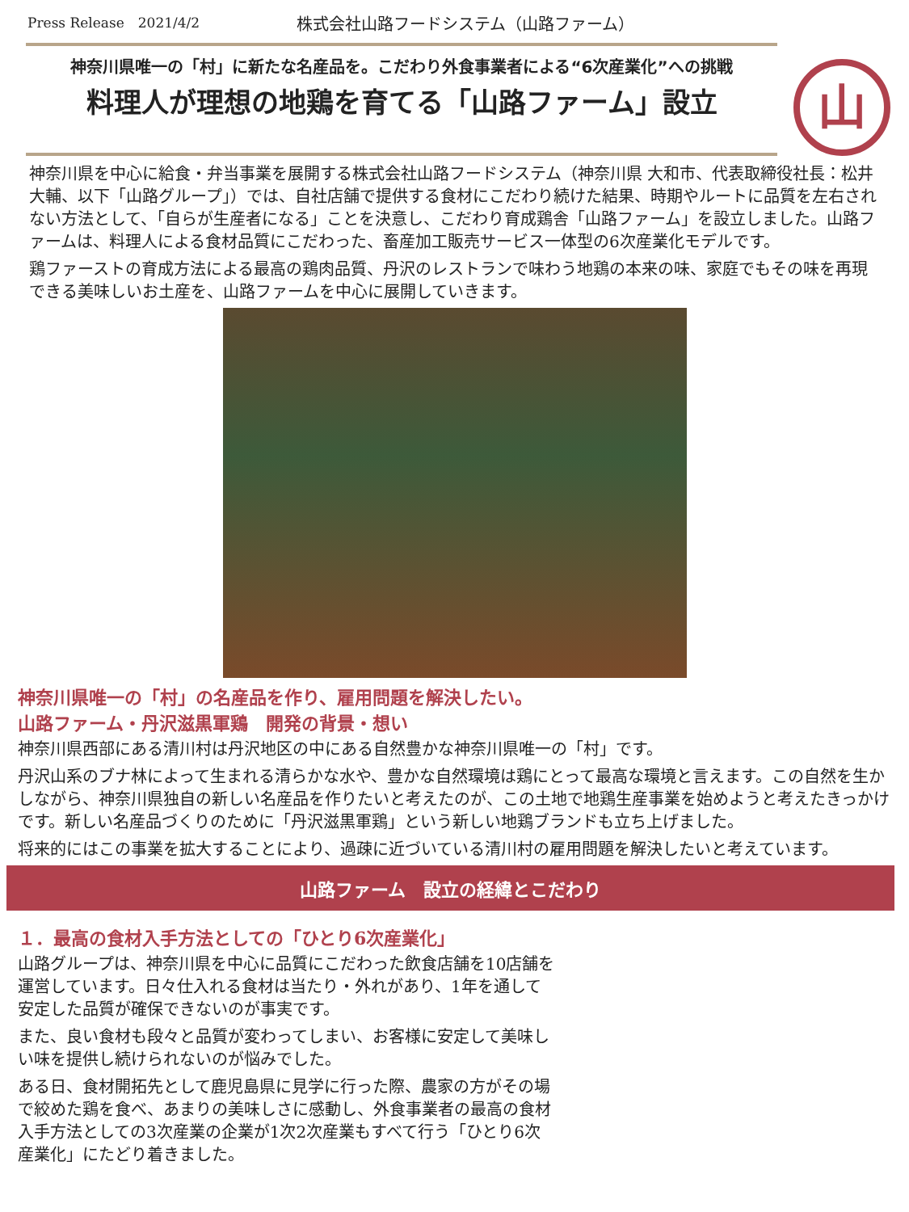Press Release　2021/4/2 株式会社山路フードシステム（山路ファーム）
神奈川県唯一の「村」に新たな名産品を。こだわり外食事業者による“6次産業化”への挑戦
料理人が理想の地鶏を育てる「山路ファーム」設立
山
神奈川県を中心に給食・弁当事業を展開する株式会社山路フードシステム（神奈川県 大和市、代表取締役社長：松井 大輔、以下「山路グループ」）では、自社店舗で提供する食材にこだわり続けた結果、時期やルートに品質を左右されない方法として、「自らが生産者になる」ことを決意し、こだわり育成鶏舎「山路ファーム」を設立しました。山路ファームは、料理人による食材品質にこだわった、畜産加工販売サービス一体型の6次産業化モデルです。
鶏ファーストの育成方法による最高の鶏肉品質、丹沢のレストランで味わう地鶏の本来の味、家庭でもその味を再現できる美味しいお土産を、山路ファームを中心に展開していきます。
神奈川県唯一の「村」の名産品を作り、雇用問題を解決したい。
山路ファーム・丹沢滋黒軍鶏　開発の背景・想い
神奈川県西部にある清川村は丹沢地区の中にある自然豊かな神奈川県唯一の「村」です。
丹沢山系のブナ林によって生まれる清らかな水や、豊かな自然環境は鶏にとって最高な環境と言えます。この自然を生かしながら、神奈川県独自の新しい名産品を作りたいと考えたのが、この土地で地鶏生産事業を始めようと考えたきっかけです。新しい名産品づくりのために「丹沢滋黒軍鶏」という新しい地鶏ブランドも立ち上げました。
将来的にはこの事業を拡大することにより、過疎に近づいている清川村の雇用問題を解決したいと考えています。
山路ファーム　設立の経緯とこだわり
１．最高の食材入手方法としての「ひとり6次産業化」
山路グループは、神奈川県を中心に品質にこだわった飲食店舗を10店舗を運営しています。日々仕入れる食材は当たり・外れがあり、1年を通して安定した品質が確保できないのが事実です。
また、良い食材も段々と品質が変わってしまい、お客様に安定して美味しい味を提供し続けられないのが悩みでした。
ある日、食材開拓先として鹿児島県に見学に行った際、農家の方がその場で絞めた鶏を食べ、あまりの美味しさに感動し、外食事業者の最高の食材入手方法としての3次産業の企業が1次2次産業もすべて行う「ひとり6次産業化」にたどり着きました。